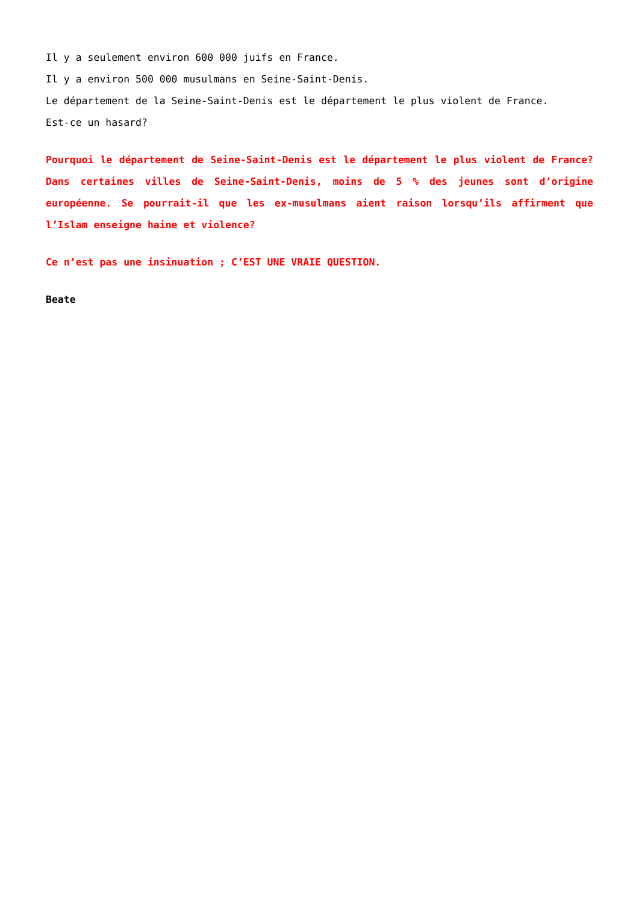Il y a seulement environ 600 000 juifs en France.
Il y a environ 500 000 musulmans en Seine-Saint-Denis.
Le département de la Seine-Saint-Denis est le département le plus violent de France.
Est-ce un hasard?
Pourquoi le département de Seine-Saint-Denis est le département le plus violent de France? Dans certaines villes de Seine-Saint-Denis, moins de 5 % des jeunes sont d’origine européenne. Se pourrait-il que les ex-musulmans aient raison lorsqu’ils affirment que l’Islam enseigne haine et violence?
Ce n’est pas une insinuation ; C’EST UNE VRAIE QUESTION.
Beate